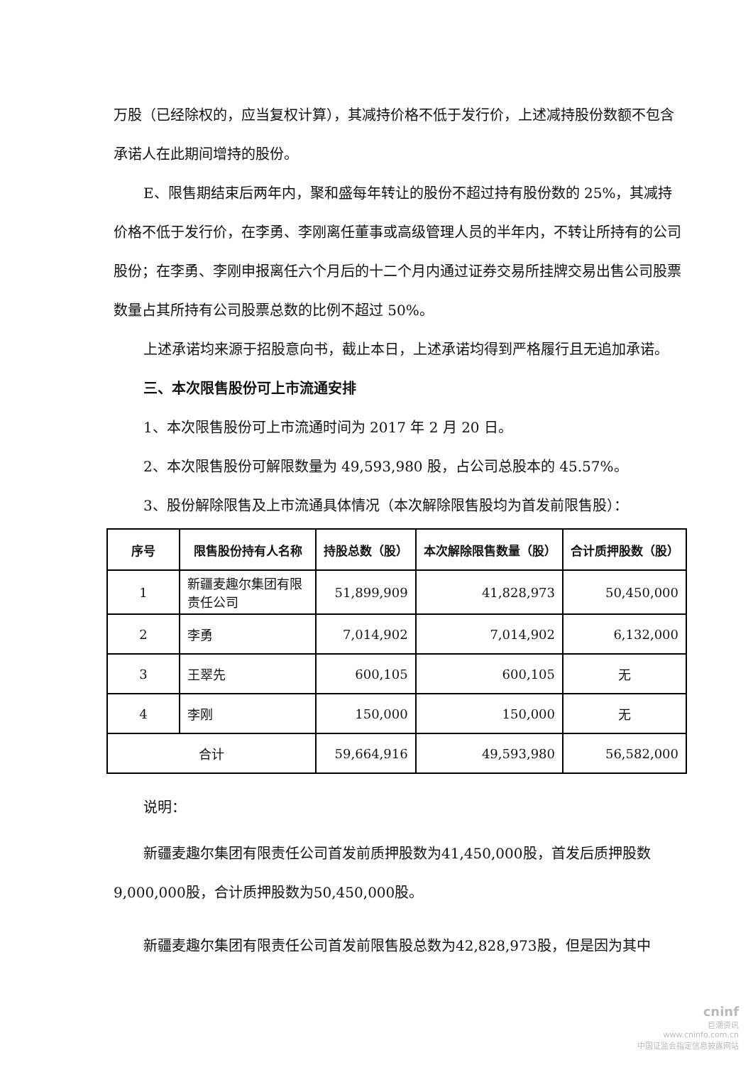万股（已经除权的，应当复权计算），其减持价格不低于发行价，上述减持股份数额不包含承诺人在此期间增持的股份。
E、限售期结束后两年内，聚和盛每年转让的股份不超过持有股份数的 25%，其减持价格不低于发行价，在李勇、李刚离任董事或高级管理人员的半年内，不转让所持有的公司股份；在李勇、李刚申报离任六个月后的十二个月内通过证券交易所挂牌交易出售公司股票数量占其所持有公司股票总数的比例不超过 50%。
上述承诺均来源于招股意向书，截止本日，上述承诺均得到严格履行且无追加承诺。
三、本次限售股份可上市流通安排
1、本次限售股份可上市流通时间为 2017 年 2 月 20 日。
2、本次限售股份可解限数量为 49,593,980 股，占公司总股本的 45.57%。
3、股份解除限售及上市流通具体情况（本次解除限售股均为首发前限售股）：
| 序号 | 限售股份持有人名称 | 持股总数（股） | 本次解除限售数量（股） | 合计质押股数（股） |
| --- | --- | --- | --- | --- |
| 1 | 新疆麦趣尔集团有限责任公司 | 51,899,909 | 41,828,973 | 50,450,000 |
| 2 | 李勇 | 7,014,902 | 7,014,902 | 6,132,000 |
| 3 | 王翠先 | 600,105 | 600,105 | 无 |
| 4 | 李刚 | 150,000 | 150,000 | 无 |
| 合计 | | 59,664,916 | 49,593,980 | 56,582,000 |
说明：
新疆麦趣尔集团有限责任公司首发前质押股数为41,450,000股，首发后质押股数9,000,000股，合计质押股数为50,450,000股。
新疆麦趣尔集团有限责任公司首发前限售股总数为42,828,973股，但是因为其中
cninf
巨潮资讯
www.cninfo.com.cn
中国证监会指定信息披露网站